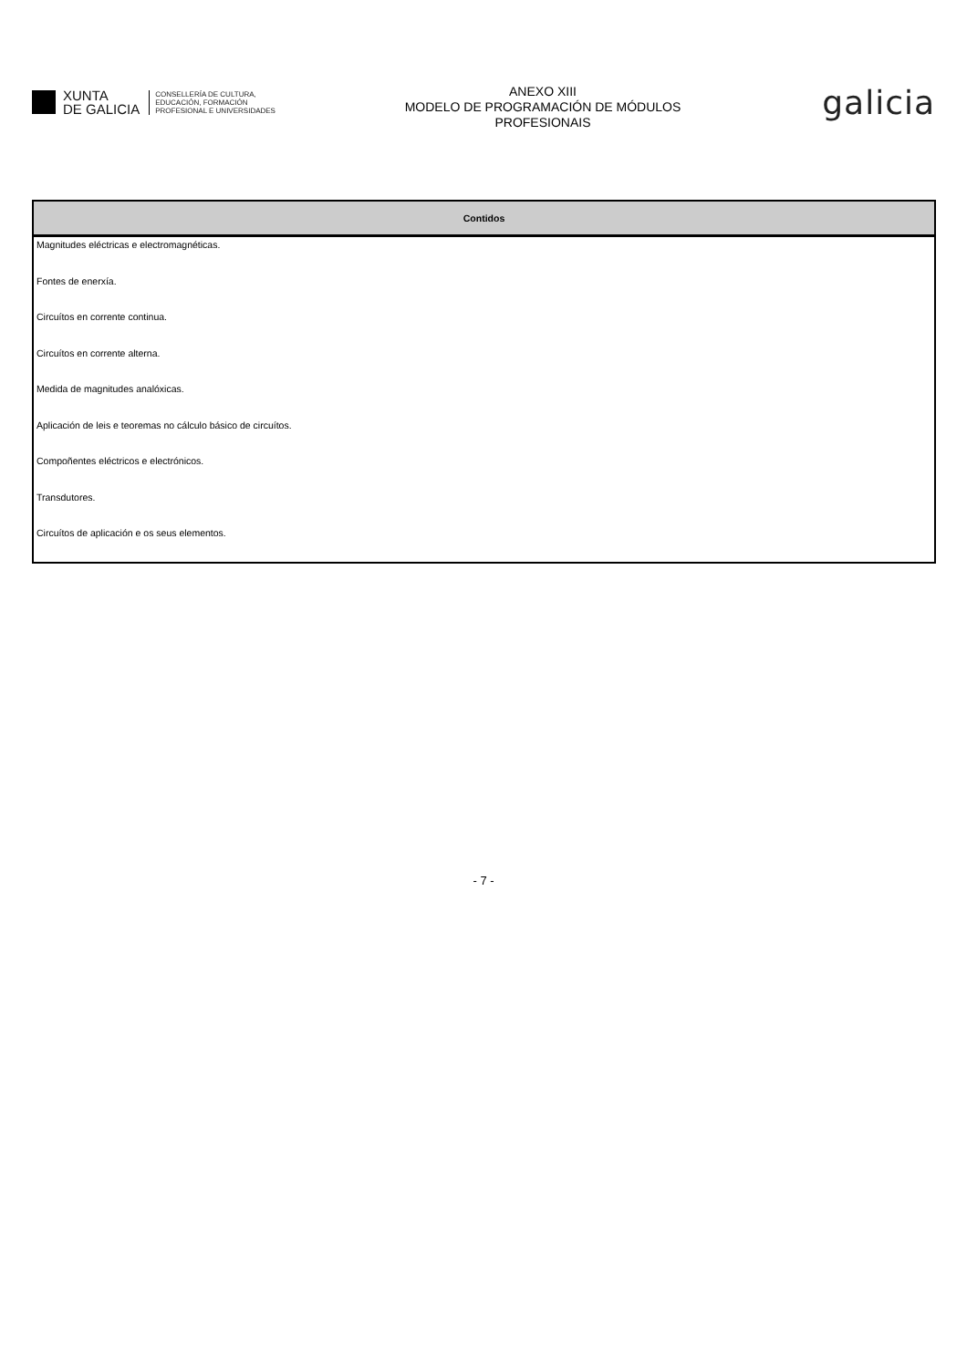XUNTA
DE GALICIA
CONSELLERÍA DE CULTURA,
EDUCACIÓN, FORMACIÓN
PROFESIONAL E UNIVERSIDADES
ANEXO XIII
MODELO DE PROGRAMACIÓN DE MÓDULOS
PROFESIONAIS
galicia
| Contidos |
| --- |
| Magnitudes eléctricas e electromagnéticas. |
| Fontes de enerxía. |
| Circuítos en corrente continua. |
| Circuítos en corrente alterna. |
| Medida de magnitudes analóxicas. |
| Aplicación de leis e teoremas no cálculo básico de circuítos. |
| Compoñentes eléctricos e electrónicos. |
| Transdutores. |
| Circuítos de aplicación e os seus elementos. |
- 7 -